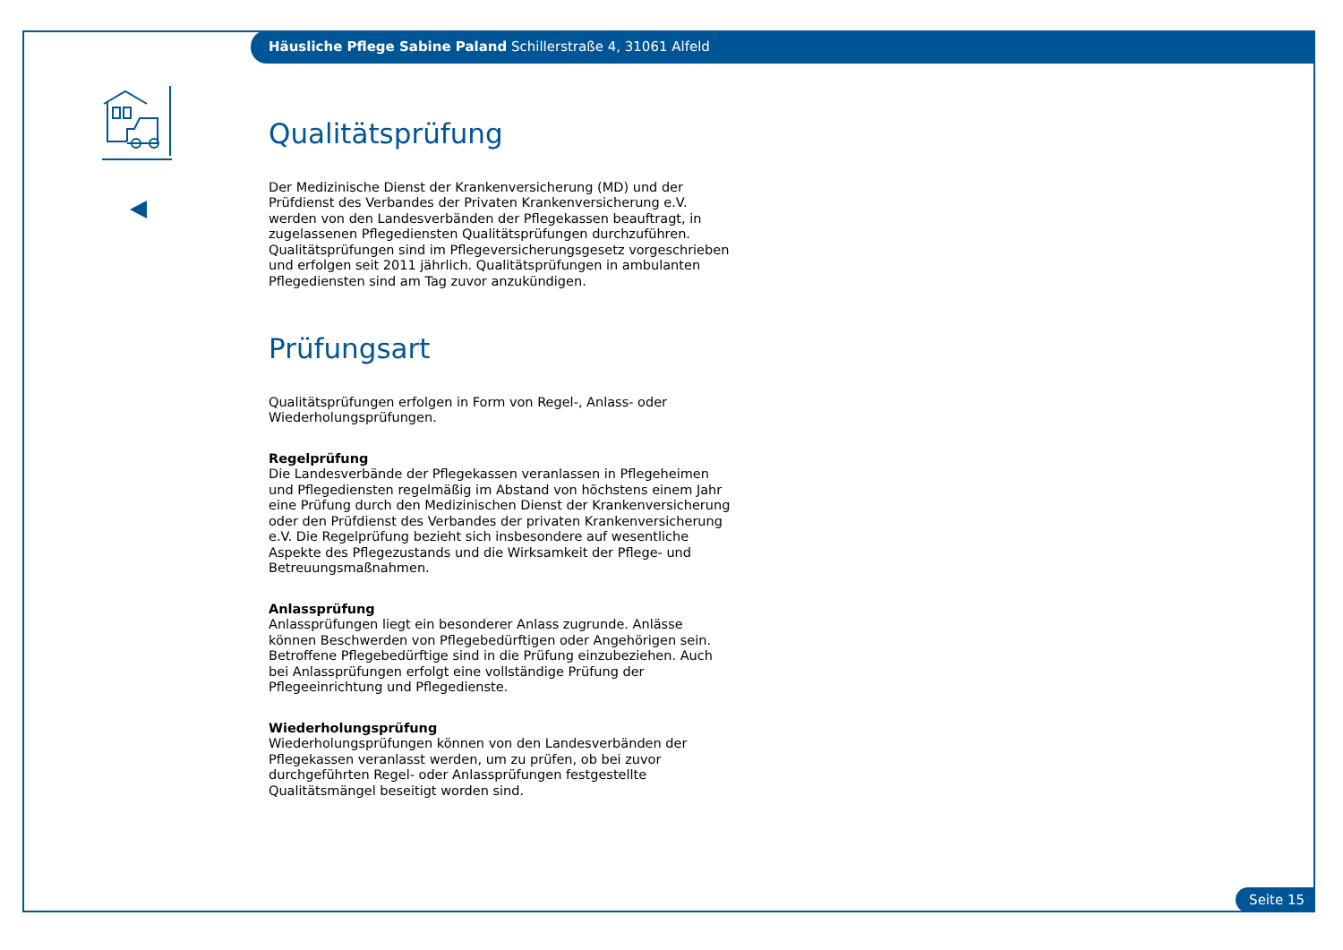Häusliche Pflege Sabine Paland Schillerstraße 4, 31061 Alfeld
Qualitätsprüfung
Der Medizinische Dienst der Krankenversicherung (MD) und der Prüfdienst des Verbandes der Privaten Krankenversicherung e.V. werden von den Landesverbänden der Pflegekassen beauftragt, in zugelassenen Pflegediensten Qualitätsprüfungen durchzuführen. Qualitätsprüfungen sind im Pflegeversicherungsgesetz vorgeschrieben und erfolgen seit 2011 jährlich. Qualitätsprüfungen in ambulanten Pflegediensten sind am Tag zuvor anzukündigen.
Prüfungsart
Qualitätsprüfungen erfolgen in Form von Regel-, Anlass- oder Wiederholungsprüfungen.
Regelprüfung
Die Landesverbände der Pflegekassen veranlassen in Pflegeheimen und Pflegediensten regelmäßig im Abstand von höchstens einem Jahr eine Prüfung durch den Medizinischen Dienst der Krankenversicherung oder den Prüfdienst des Verbandes der privaten Krankenversicherung e.V. Die Regelprüfung bezieht sich insbesondere auf wesentliche Aspekte des Pflegezustands und die Wirksamkeit der Pflege- und Betreuungsmaßnahmen.
Anlassprüfung
Anlassprüfungen liegt ein besonderer Anlass zugrunde. Anlässe können Beschwerden von Pflegebedürftigen oder Angehörigen sein. Betroffene Pflegebedürftige sind in die Prüfung einzubeziehen. Auch bei Anlassprüfungen erfolgt eine vollständige Prüfung der Pflegeeinrichtung und Pflegedienste.
Wiederholungsprüfung
Wiederholungsprüfungen können von den Landesverbänden der Pflegekassen veranlasst werden, um zu prüfen, ob bei zuvor durchgeführten Regel- oder Anlassprüfungen festgestellte Qualitätsmängel beseitigt worden sind.
Seite 15